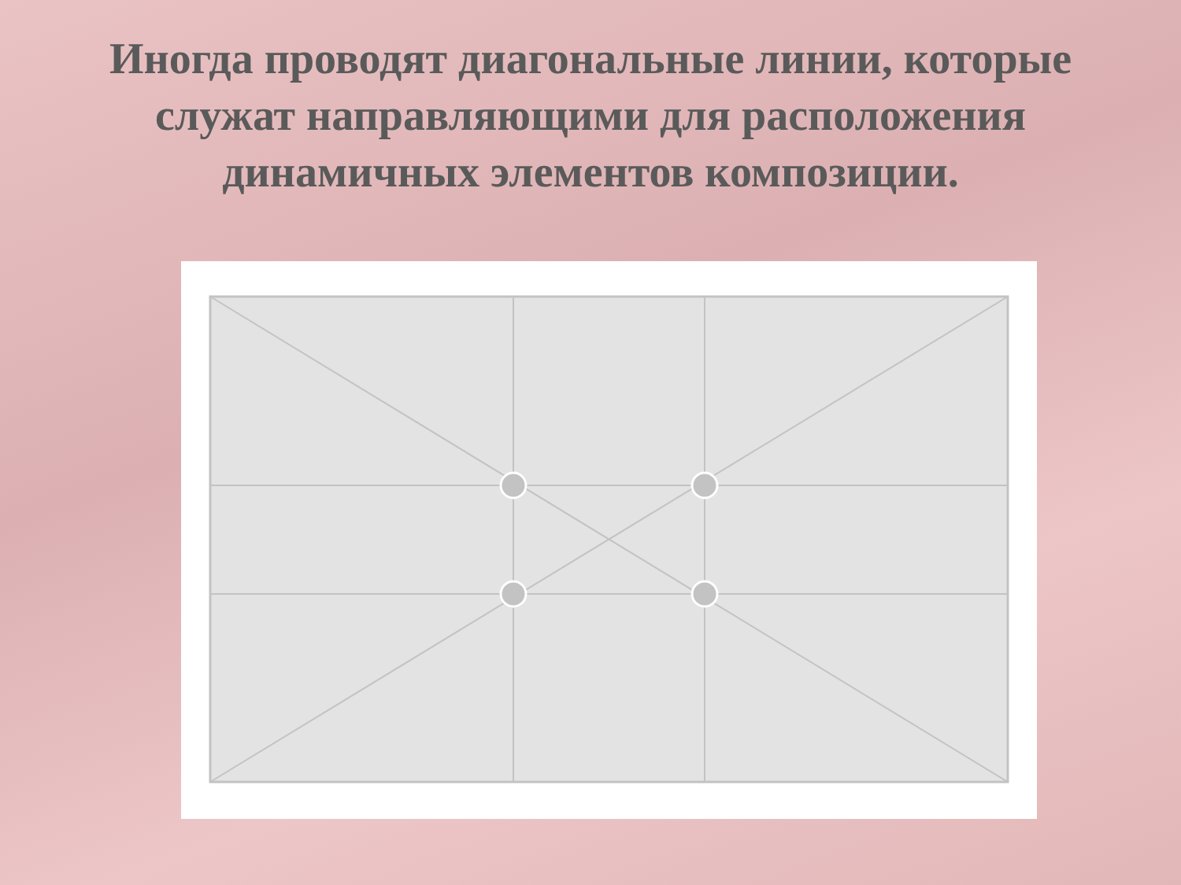Иногда проводят диагональные линии, которые служат направляющими для расположения динамичных элементов композиции.